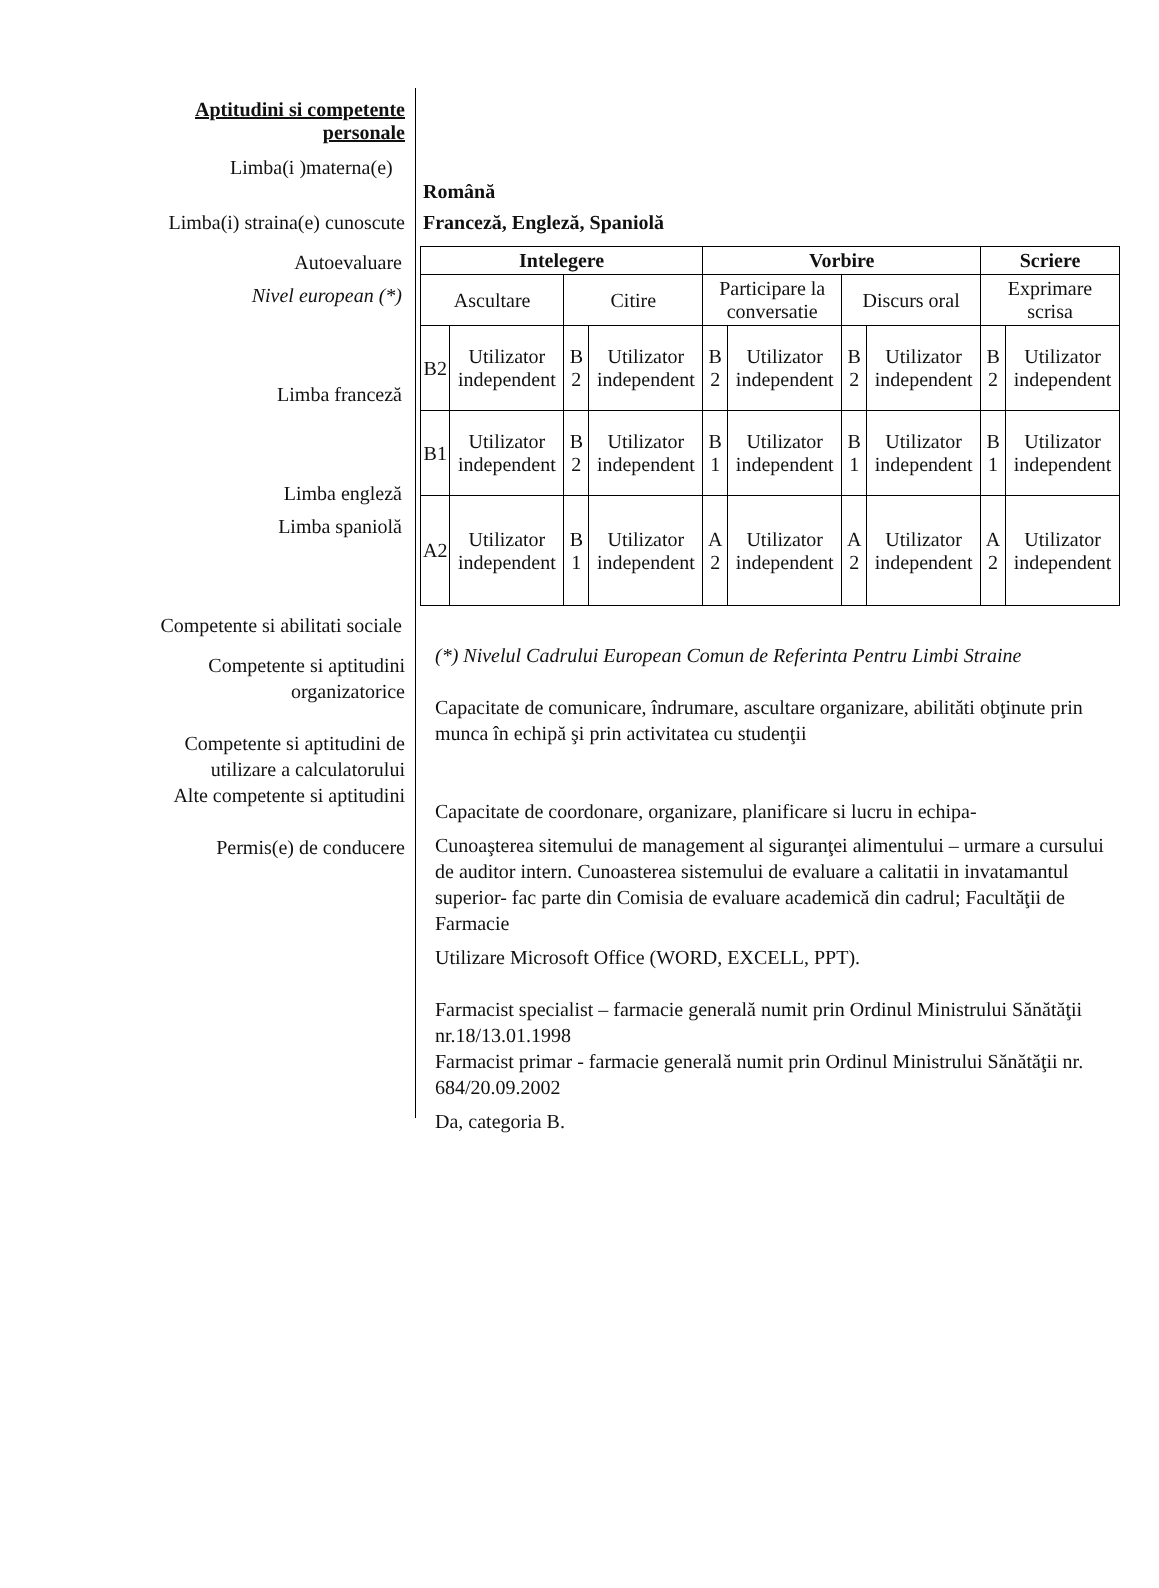Aptitudini si competente personale
Limba(i )materna(e)
Română
Limba(i) straina(e) cunoscute
Franceză, Engleză, Spaniolă
Autoevaluare
Nivel european (*)
Limba franceză
Limba engleză
Limba spaniolă
Competente si abilitati sociale
| Intelegere | | | | Vorbire | | | | Scriere | |
| Ascultare | | Citire | | Participare la conversatie | | Discurs oral | | Exprimare scrisa | |
| B2 | Utilizator independent | B 2 | Utilizator independent | B 2 | Utilizator independent | B 2 | Utilizator independent | B 2 | Utilizator independent |
| B1 | Utilizator independent | B 2 | Utilizator independent | B 1 | Utilizator independent | B 1 | Utilizator independent | B 1 | Utilizator independent |
| A2 | Utilizator independent | B 1 | Utilizator independent | A 2 | Utilizator independent | A 2 | Utilizator independent | A 2 | Utilizator independent |
Competente si aptitudini organizatorice
Competente si aptitudini de utilizare a calculatorului
Alte competente si aptitudini
Permis(e) de conducere
(*) Nivelul Cadrului European Comun de Referinta Pentru Limbi Straine
Capacitate de comunicare, îndrumare, ascultare organizare, abilităti obţinute prin munca în echipă şi prin activitatea cu studenţii
Capacitate de coordonare, organizare, planificare si lucru in echipa-
Cunoaşterea sitemului de management al siguranţei alimentului – urmare a cursului de auditor intern. Cunoasterea sistemului de evaluare a calitatii in invatamantul superior- fac parte din Comisia de evaluare academică din cadrul; Facultăţii de Farmacie
Utilizare Microsoft Office (WORD, EXCELL, PPT).
Farmacist specialist – farmacie generală numit prin Ordinul Ministrului Sănătăţii nr.18/13.01.1998
Farmacist primar - farmacie generală numit prin Ordinul Ministrului Sănătăţii nr. 684/20.09.2002
Da, categoria B.